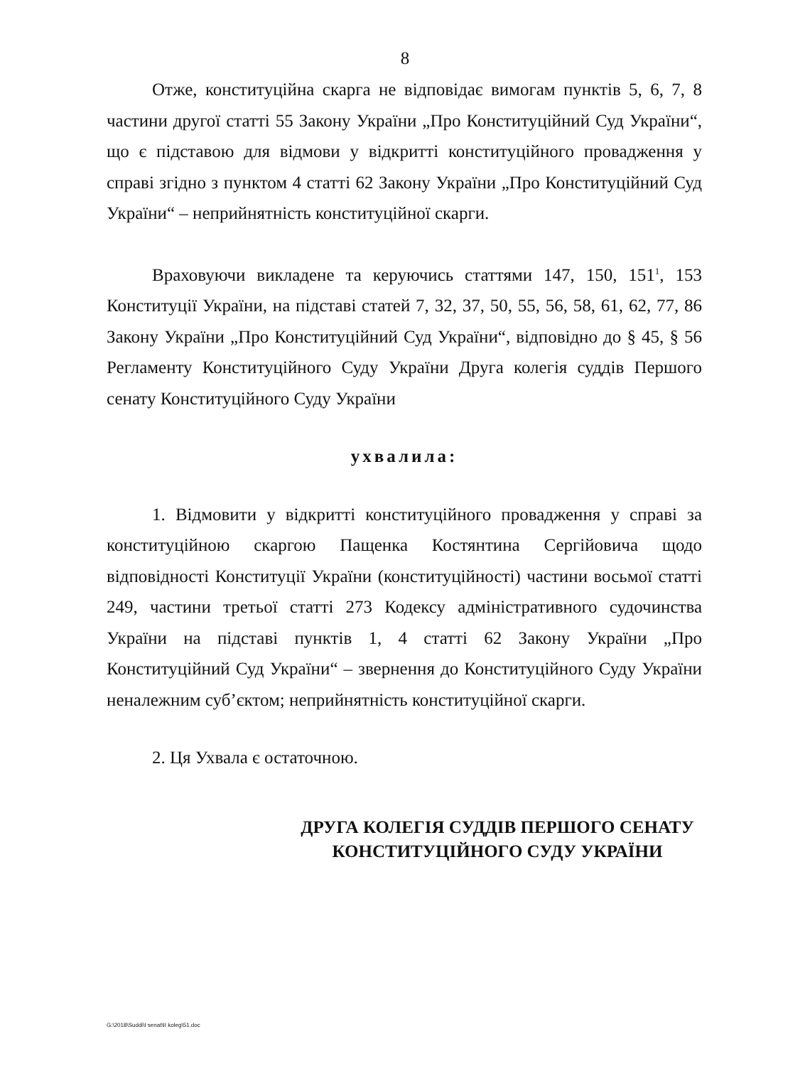8
Отже, конституційна скарга не відповідає вимогам пунктів 5, 6, 7, 8 частини другої статті 55 Закону України „Про Конституційний Суд України“, що є підставою для відмови у відкритті конституційного провадження у справі згідно з пунктом 4 статті 62 Закону України „Про Конституційний Суд України“ – неприйнятність конституційної скарги.
Враховуючи викладене та керуючись статтями 147, 150, 151<sup>1</sup>, 153 Конституції України, на підставі статей 7, 32, 37, 50, 55, 56, 58, 61, 62, 77, 86 Закону України „Про Конституційний Суд України“, відповідно до § 45, § 56 Регламенту Конституційного Суду України Друга колегія суддів Першого сенату Конституційного Суду України
ухвалила:
1. Відмовити у відкритті конституційного провадження у справі за конституційною скаргою Пащенка Костянтина Сергійовича щодо відповідності Конституції України (конституційності) частини восьмої статті 249, частини третьої статті 273 Кодексу адміністративного судочинства України на підставі пунктів 1, 4 статті 62 Закону України „Про Конституційний Суд України“ – звернення до Конституційного Суду України неналежним суб’єктом; неприйнятність конституційної скарги.
2. Ця Ухвала є остаточною.
ДРУГА КОЛЕГІЯ СУДДІВ ПЕРШОГО СЕНАТУ
КОНСТИТУЦІЙНОГО СУДУ УКРАЇНИ
G:\2018\Suddi\I senat\II koleg\51.doc